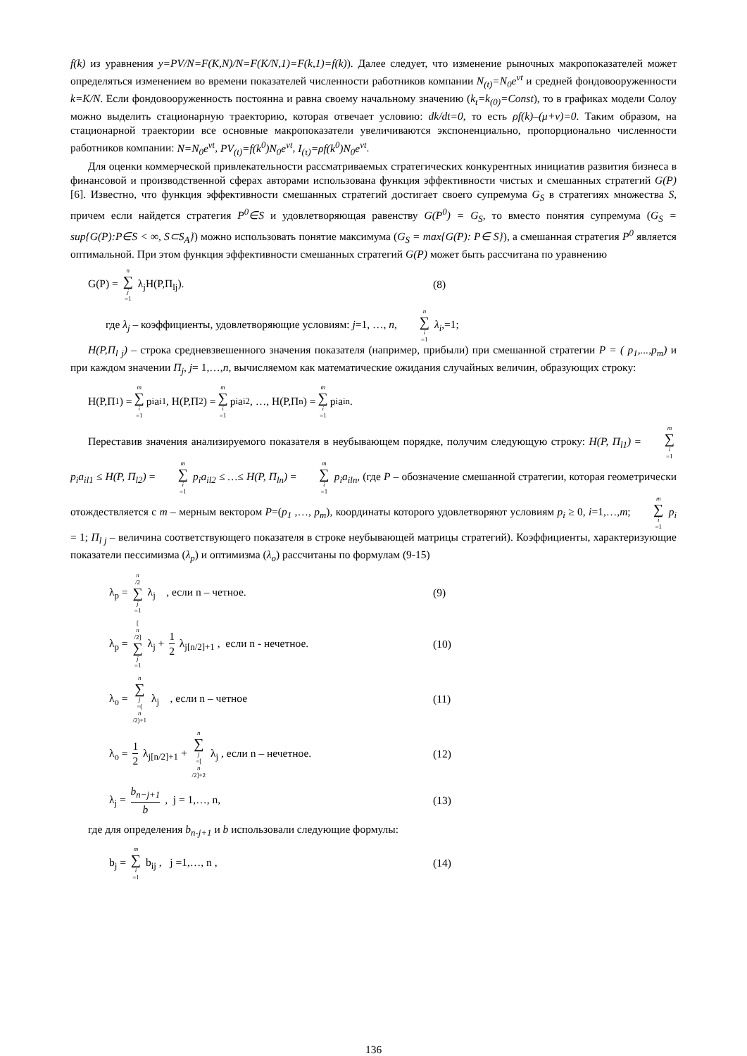f(k) из уравнения y=PV/N=F(K,N)/N=F(K/N,1)=F(k,1)=f(k)). Далее следует, что изменение рыночных макропоказателей может определяться изменением во времени показателей численности работников компании N<sub>(t)</sub>=N<sub>0</sub>e<sup>vt</sup> и средней фондовооруженности k=K/N. Если фондовооруженность постоянна и равна своему начальному значению (k<sub>t</sub>=k<sub>(0)</sub>=Const), то в графиках модели Солоу можно выделить стационарную траекторию, которая отвечает условию: dk/dt=0, то есть ρf(k)–(μ+v)=0. Таким образом, на стационарной траектории все основные макропоказатели увеличиваются экспоненциально, пропорционально численности работников компании: N=N<sub>0</sub>e<sup>vt</sup>, PV<sub>(t)</sub>=f(k<sup>0</sup>)N<sub>0</sub>e<sup>vt</sup>, I<sub>(τ)</sub>=ρf(k<sup>0</sup>)N<sub>0</sub>e<sup>vt</sup>.
Для оценки коммерческой привлекательности рассматриваемых стратегических конкурентных инициатив развития бизнеса в финансовой и производственной сферах авторами использована функция эффективности чистых и смешанных стратегий G(P) [6]. Известно, что функция эффективности смешанных стратегий достигает своего супремума G<sub>S</sub> в стратегиях множества S, причем если найдется стратегия P<sup>0</sup>∈S и удовлетворяющая равенству G(P<sup>0</sup>) = G<sub>S</sub>, то вместо понятия супремума (G<sub>S</sub> = sup{G(P):P∈S < ∞, S⊂S<sub>A</sub>}) можно использовать понятие максимума (G<sub>S</sub> = max{G(P): P∈ S}), а смешанная стратегия P<sup>0</sup> является оптимальной. При этом функция эффективности смешанных стратегий G(P) может быть рассчитана по уравнению
G(P) = n ∑ j =1 λ<sub>j</sub>H(P,П<sub>lj</sub>). (8)
где λ<sub>j</sub> – коэффициенты, удовлетворяющие условиям: j=1, …, n, n ∑ i =1 λ<sub>i</sub>,=1;
H(P,П<sub>l j</sub>) – строка средневзвешенного значения показателя (например, прибыли) при смешанной стратегии P = ( p<sub>1</sub>,...,p<sub>m</sub>) и при каждом значении П<sub>j</sub>, j= 1,…,n, вычисляемом как математические ожидания случайных величин, образующих строку:
H(P,П<sub>1</sub> ) = m ∑ i =1 p<sub>i</sub>a<sub>i1</sub>, H(P,П<sub>2</sub> ) = m ∑ i =1 p<sub>i</sub>a<sub>i2</sub>, …, H(P,П<sub>n</sub> ) = m ∑ i =1 p<sub>i</sub>a<sub>in</sub>.
Переставив значения анализируемого показателя в неубывающем порядке, получим следующую строку: H(P, П<sub>l1</sub>) = m ∑ i =1 p<sub>i</sub>a<sub>il1</sub> ≤ H(P, П<sub>l2</sub>) = m ∑ i =1 p<sub>i</sub>a<sub>il2</sub> ≤ …≤ H(P, П<sub>ln</sub>) = m ∑ i =1 p<sub>i</sub>a<sub>iln</sub>, (где P – обозначение смешанной стратегии, которая геометрически отождествляется с m – мерным вектором P=(p<sub>1</sub> ,…, p<sub>m</sub>), координаты которого удовлетворяют условиям p<sub>i</sub> ≥ 0, i=1,…,m; m ∑ i =1 p<sub>i</sub> = 1; П<sub>l j</sub> – величина соответствующего показателя в строке неубывающей матрицы стратегий). Коэффициенты, характеризующие показатели пессимизма (λ<sub>p</sub>) и оптимизма (λ<sub>o</sub>) рассчитаны по формулам (9-15)
λ<sub>p</sub> = n /2 ∑ j =1 λ<sub>j</sub> , если n – четное. (9)
λ<sub>p</sub> = [n /2] ∑ j =1 λ<sub>j</sub> + 1 2 λ<sub>j[n/2]+1</sub> , если n - нечетное.
(10)
λ<sub>o</sub> = n ∑ j =(n /2)+1 λ<sub>j</sub> , если n – четное (11)
λ<sub>o</sub> = 1 2 λ<sub>j[n/2]+1</sub> + n ∑ j =[n /2]+2 λ<sub>j</sub> , если n – нечетное.
(12)
λ<sub>j</sub> = b<sub>n−j+1</sub> b , j = 1,…, n, (13)
где для определения b<sub>n-j+1</sub> и b использовали следующие формулы:
b<sub>j</sub> = m ∑ i =1 b<sub>ij</sub> , j =1,…, n , (14)
136